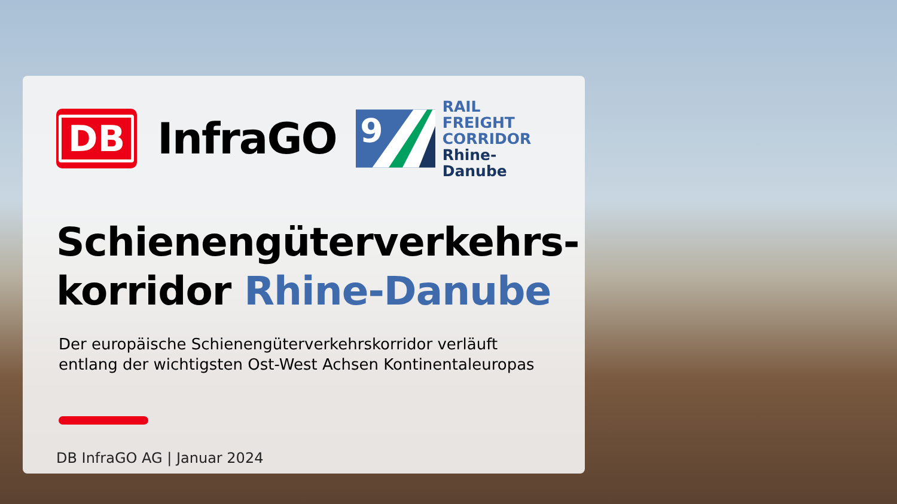DB
InfraGO
9
RAIL
FREIGHT
CORRIDOR
Rhine-Danube
Schienengüterverkehrs-
korridor Rhine-Danube
Der europäische Schienengüterverkehrskorridor verläuft
entlang der wichtigsten Ost-West Achsen Kontinentaleuropas
DB InfraGO AG | Januar 2024